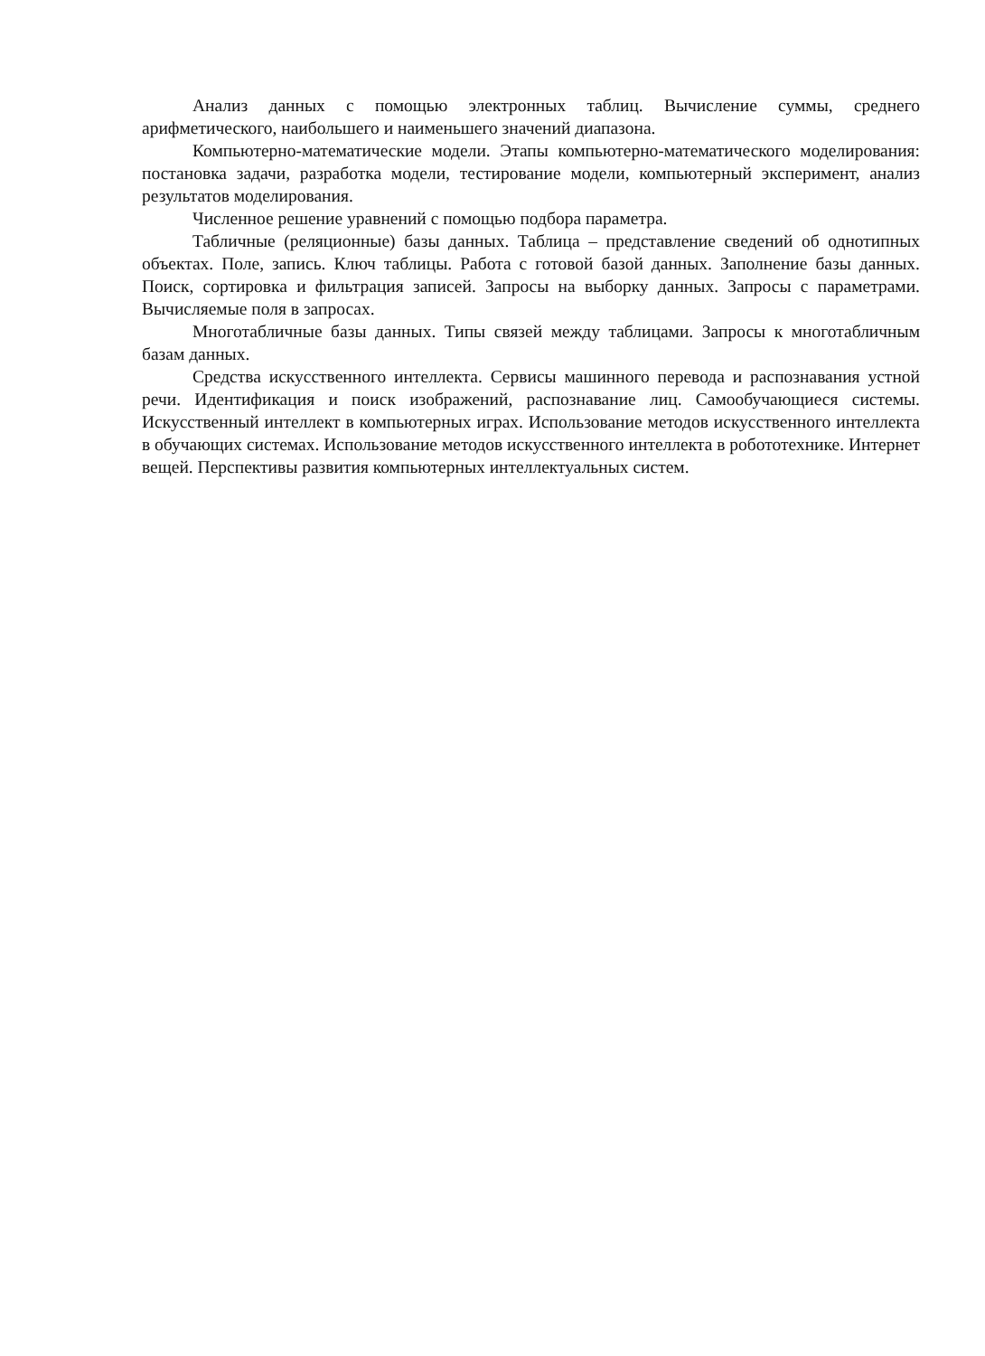Анализ данных с помощью электронных таблиц. Вычисление суммы, среднего арифметического, наибольшего и наименьшего значений диапазона.
Компьютерно-математические модели. Этапы компьютерно-математического моделирования: постановка задачи, разработка модели, тестирование модели, компьютерный эксперимент, анализ результатов моделирования.
Численное решение уравнений с помощью подбора параметра.
Табличные (реляционные) базы данных. Таблица – представление сведений об однотипных объектах. Поле, запись. Ключ таблицы. Работа с готовой базой данных. Заполнение базы данных. Поиск, сортировка и фильтрация записей. Запросы на выборку данных. Запросы с параметрами. Вычисляемые поля в запросах.
Многотабличные базы данных. Типы связей между таблицами. Запросы к многотабличным базам данных.
Средства искусственного интеллекта. Сервисы машинного перевода и распознавания устной речи. Идентификация и поиск изображений, распознавание лиц. Самообучающиеся системы. Искусственный интеллект в компьютерных играх. Использование методов искусственного интеллекта в обучающих системах. Использование методов искусственного интеллекта в робототехнике. Интернет вещей. Перспективы развития компьютерных интеллектуальных систем.